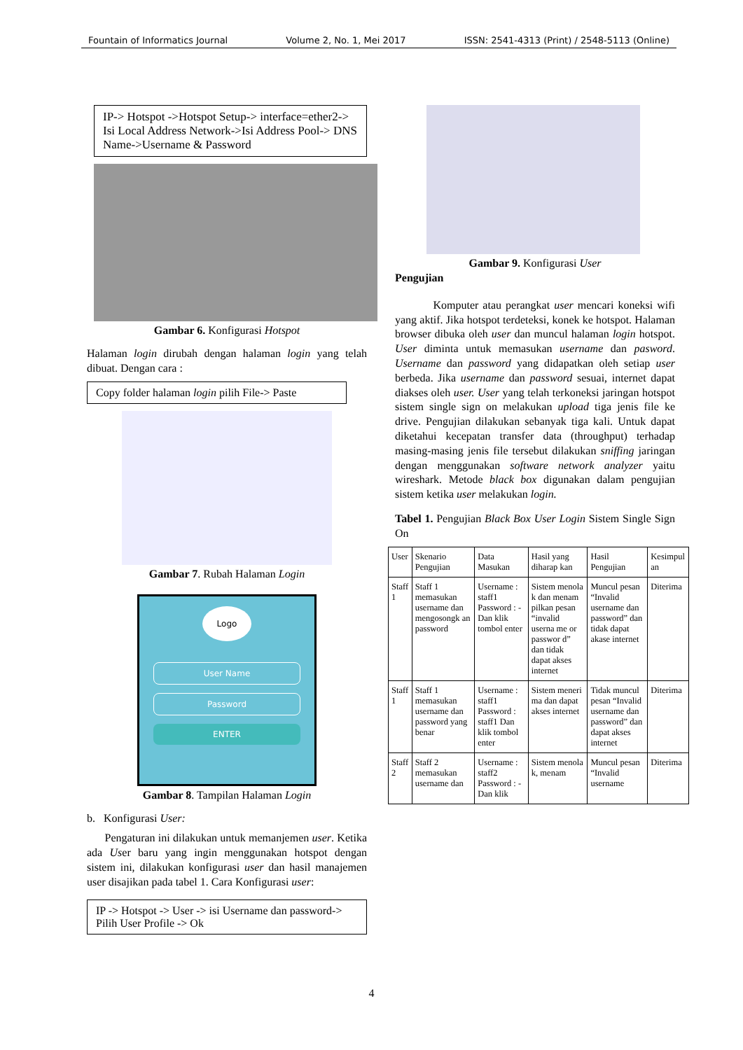Fountain of Informatics Journal Volume 2, No. 1, Mei 2017 ISSN: 2541-4313 (Print) / 2548-5113 (Online)
IP-> Hotspot ->Hotspot Setup-> interface=ether2-> Isi Local Address Network->Isi Address Pool-> DNS Name->Username & Password
Gambar 6. Konfigurasi Hotspot
Halaman login dirubah dengan halaman login yang telah dibuat. Dengan cara :
Copy folder halaman login pilih File-> Paste
Gambar 7. Rubah Halaman Login
Logo
User Name
Password
ENTER
Gambar 8. Tampilan Halaman Login
b. Konfigurasi User:
Pengaturan ini dilakukan untuk memanjemen user. Ketika ada User baru yang ingin menggunakan hotspot dengan sistem ini, dilakukan konfigurasi user dan hasil manajemen user disajikan pada tabel 1. Cara Konfigurasi user:
IP -> Hotspot -> User -> isi Username dan password-> Pilih User Profile -> Ok
Gambar 9. Konfigurasi User
Pengujian
Komputer atau perangkat user mencari koneksi wifi yang aktif. Jika hotspot terdeteksi, konek ke hotspot. Halaman browser dibuka oleh user dan muncul halaman login hotspot. User diminta untuk memasukan username dan pasword. Username dan password yang didapatkan oleh setiap user berbeda. Jika username dan password sesuai, internet dapat diakses oleh user. User yang telah terkoneksi jaringan hotspot sistem single sign on melakukan upload tiga jenis file ke drive. Pengujian dilakukan sebanyak tiga kali. Untuk dapat diketahui kecepatan transfer data (throughput) terhadap masing-masing jenis file tersebut dilakukan sniffing jaringan dengan menggunakan software network analyzer yaitu wireshark. Metode black box digunakan dalam pengujian sistem ketika user melakukan login.
Tabel 1. Pengujian Black Box User Login Sistem Single Sign On
| User | Skenario Pengujian | Data Masukan | Hasil yang diharap kan | Hasil Pengujian | Kesimpul an |
| --- | --- | --- | --- | --- | --- |
| Staff 1 | Staff 1 memasukan username dan mengosongk an password | Username : staff1 Password : - Dan klik tombol enter | Sistem menola k dan menam pilkan pesan “invalid userna me or passwor d” dan tidak dapat akses internet | Muncul pesan “Invalid username dan password” dan tidak dapat akase internet | Diterima |
| Staff 1 | Staff 1 memasukan username dan password yang benar | Username : staff1 Password : staff1 Dan klik tombol enter | Sistem meneri ma dan dapat akses internet | Tidak muncul pesan “Invalid username dan password” dan dapat akses internet | Diterima |
| Staff 2 | Staff 2 memasukan username dan | Username : staff2 Password : - Dan klik | Sistem menola k, menam | Muncul pesan “Invalid username | Diterima |
4